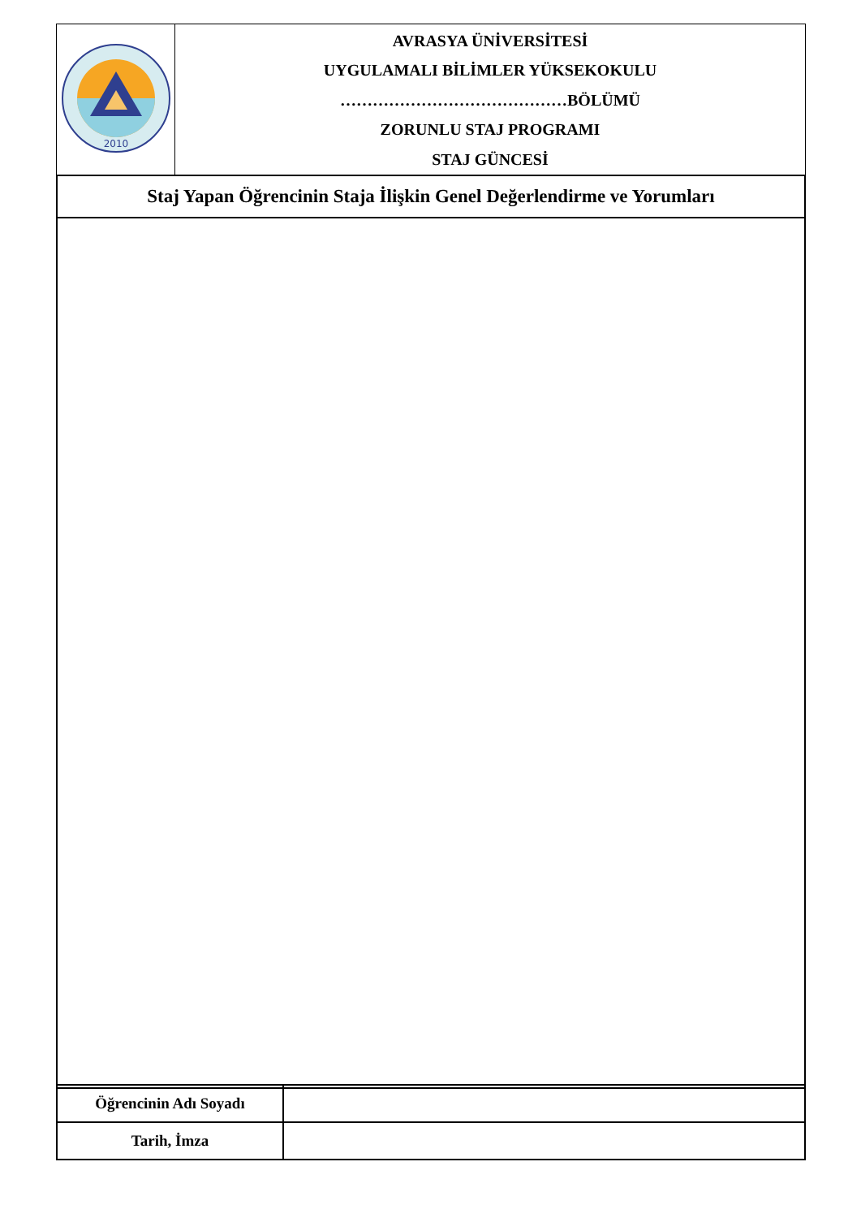| 2010 | AVRASYA ÜNİVERSİTESİ UYGULAMALI BİLİMLER YÜKSEKOKULU ……………………………………BÖLÜMÜ ZORUNLU STAJ PROGRAMI STAJ GÜNCESİ |
| Staj Yapan Öğrencinin Staja İlişkin Genel Değerlendirme ve Yorumları |
| Öğrencinin Adı Soyadı | |
| Tarih, İmza | |